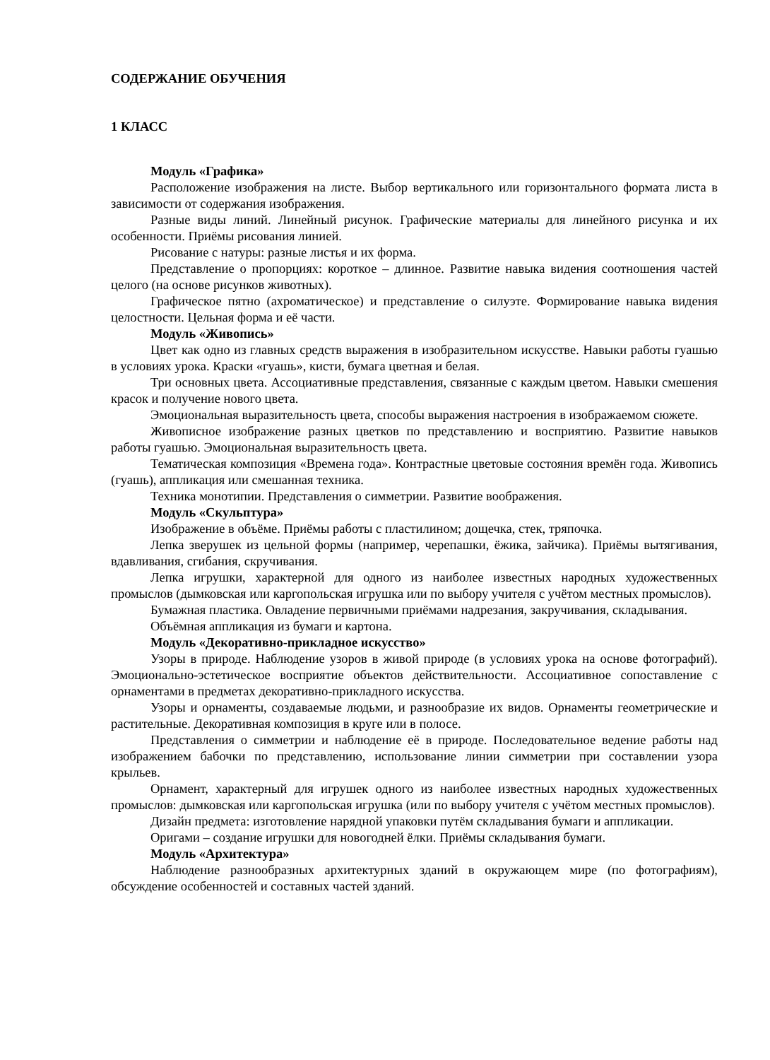СОДЕРЖАНИЕ ОБУЧЕНИЯ
1 КЛАСС
Модуль «Графика»
Расположение изображения на листе. Выбор вертикального или горизонтального формата листа в зависимости от содержания изображения.
Разные виды линий. Линейный рисунок. Графические материалы для линейного рисунка и их особенности. Приёмы рисования линией.
Рисование с натуры: разные листья и их форма.
Представление о пропорциях: короткое – длинное. Развитие навыка видения соотношения частей целого (на основе рисунков животных).
Графическое пятно (ахроматическое) и представление о силуэте. Формирование навыка видения целостности. Цельная форма и её части.
Модуль «Живопись»
Цвет как одно из главных средств выражения в изобразительном искусстве. Навыки работы гуашью в условиях урока. Краски «гуашь», кисти, бумага цветная и белая.
Три основных цвета. Ассоциативные представления, связанные с каждым цветом. Навыки смешения красок и получение нового цвета.
Эмоциональная выразительность цвета, способы выражения настроения в изображаемом сюжете.
Живописное изображение разных цветков по представлению и восприятию. Развитие навыков работы гуашью. Эмоциональная выразительность цвета.
Тематическая композиция «Времена года». Контрастные цветовые состояния времён года. Живопись (гуашь), аппликация или смешанная техника.
Техника монотипии. Представления о симметрии. Развитие воображения.
Модуль «Скульптура»
Изображение в объёме. Приёмы работы с пластилином; дощечка, стек, тряпочка.
Лепка зверушек из цельной формы (например, черепашки, ёжика, зайчика). Приёмы вытягивания, вдавливания, сгибания, скручивания.
Лепка игрушки, характерной для одного из наиболее известных народных художественных промыслов (дымковская или каргопольская игрушка или по выбору учителя с учётом местных промыслов).
Бумажная пластика. Овладение первичными приёмами надрезания, закручивания, складывания.
Объёмная аппликация из бумаги и картона.
Модуль «Декоративно-прикладное искусство»
Узоры в природе. Наблюдение узоров в живой природе (в условиях урока на основе фотографий). Эмоционально-эстетическое восприятие объектов действительности. Ассоциативное сопоставление с орнаментами в предметах декоративно-прикладного искусства.
Узоры и орнаменты, создаваемые людьми, и разнообразие их видов. Орнаменты геометрические и растительные. Декоративная композиция в круге или в полосе.
Представления о симметрии и наблюдение её в природе. Последовательное ведение работы над изображением бабочки по представлению, использование линии симметрии при составлении узора крыльев.
Орнамент, характерный для игрушек одного из наиболее известных народных художественных промыслов: дымковская или каргопольская игрушка (или по выбору учителя с учётом местных промыслов).
Дизайн предмета: изготовление нарядной упаковки путём складывания бумаги и аппликации.
Оригами – создание игрушки для новогодней ёлки. Приёмы складывания бумаги.
Модуль «Архитектура»
Наблюдение разнообразных архитектурных зданий в окружающем мире (по фотографиям), обсуждение особенностей и составных частей зданий.